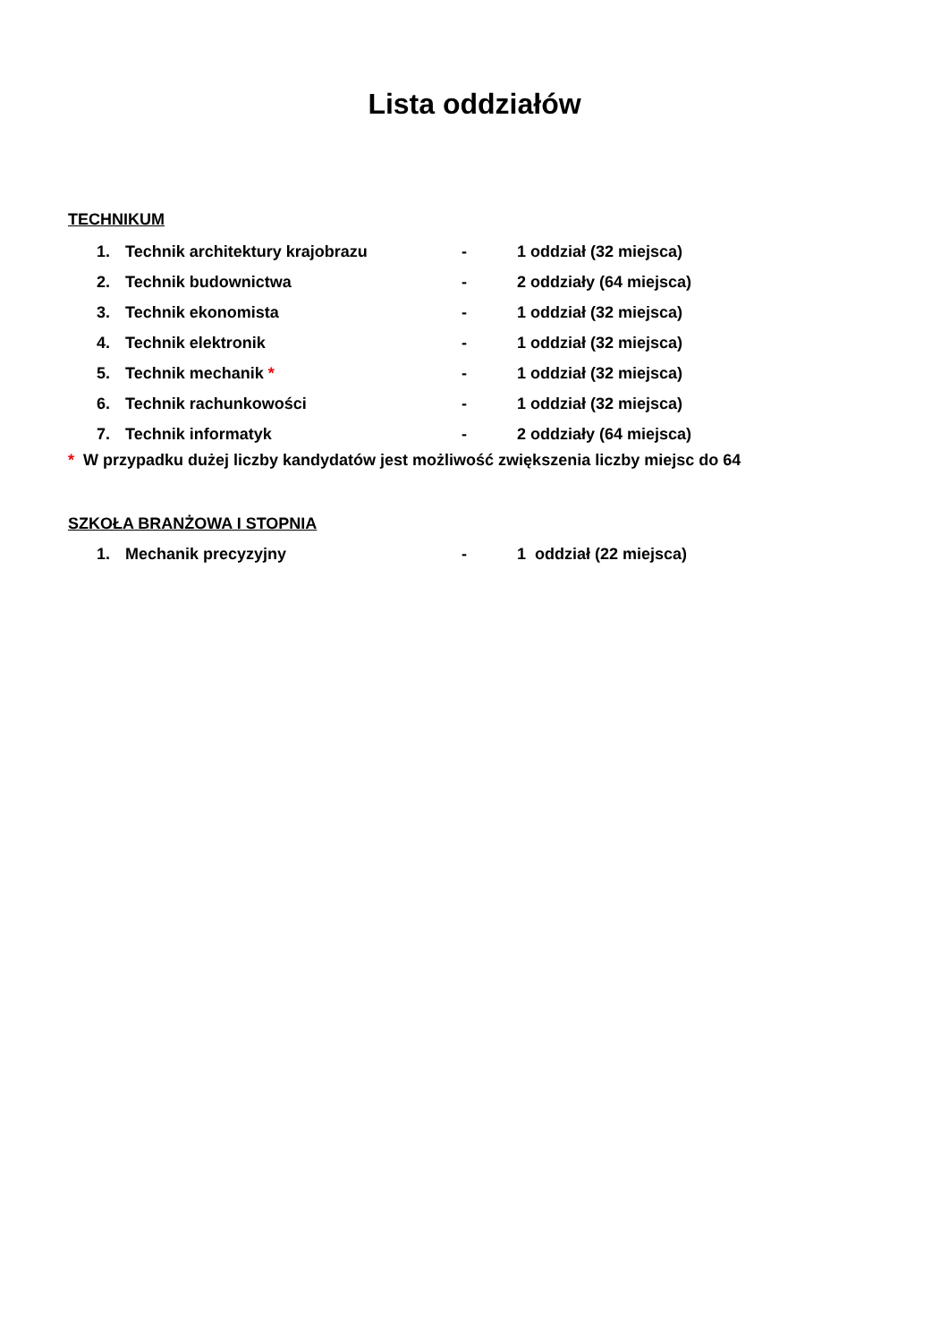Lista oddziałów
TECHNIKUM
1. Technik architektury krajobrazu - 1 oddział (32 miejsca)
2. Technik budownictwa - 2 oddziały (64 miejsca)
3. Technik ekonomista - 1 oddział (32 miejsca)
4. Technik elektronik - 1 oddział (32 miejsca)
5. Technik mechanik * - 1 oddział (32 miejsca)
6. Technik rachunkowości - 1 oddział (32 miejsca)
7. Technik informatyk - 2 oddziały (64 miejsca)
* W przypadku dużej liczby kandydatów jest możliwość zwiększenia liczby miejsc do 64
SZKOŁA BRANŻOWA I STOPNIA
1. Mechanik precyzyjny - 1 oddział (22 miejsca)